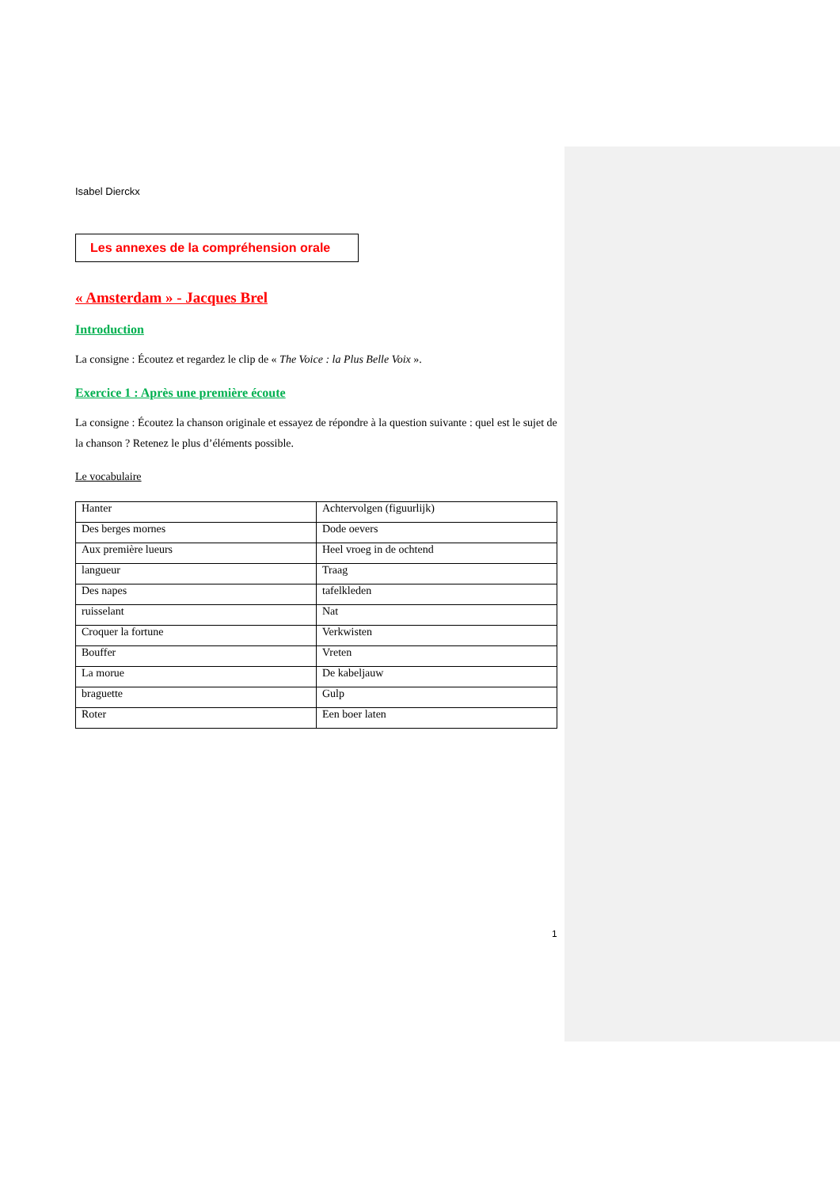Isabel Dierckx
Les annexes de la compréhension orale
« Amsterdam » - Jacques Brel
Introduction
La consigne : Écoutez et regardez le clip de « The Voice : la Plus Belle Voix ».
Exercice 1 : Après une première écoute
La consigne : Écoutez la chanson originale et essayez de répondre à la question suivante : quel est le sujet de la chanson ? Retenez le plus d’éléments possible.
Le vocabulaire
| Hanter | Achtervolgen (figuurlijk) |
| Des berges mornes | Dode oevers |
| Aux première lueurs | Heel vroeg in de ochtend |
| langueur | Traag |
| Des napes | tafelkleden |
| ruisselant | Nat |
| Croquer la fortune | Verkwisten |
| Bouffer | Vreten |
| La morue | De kabeljauw |
| braguette | Gulp |
| Roter | Een boer laten |
1